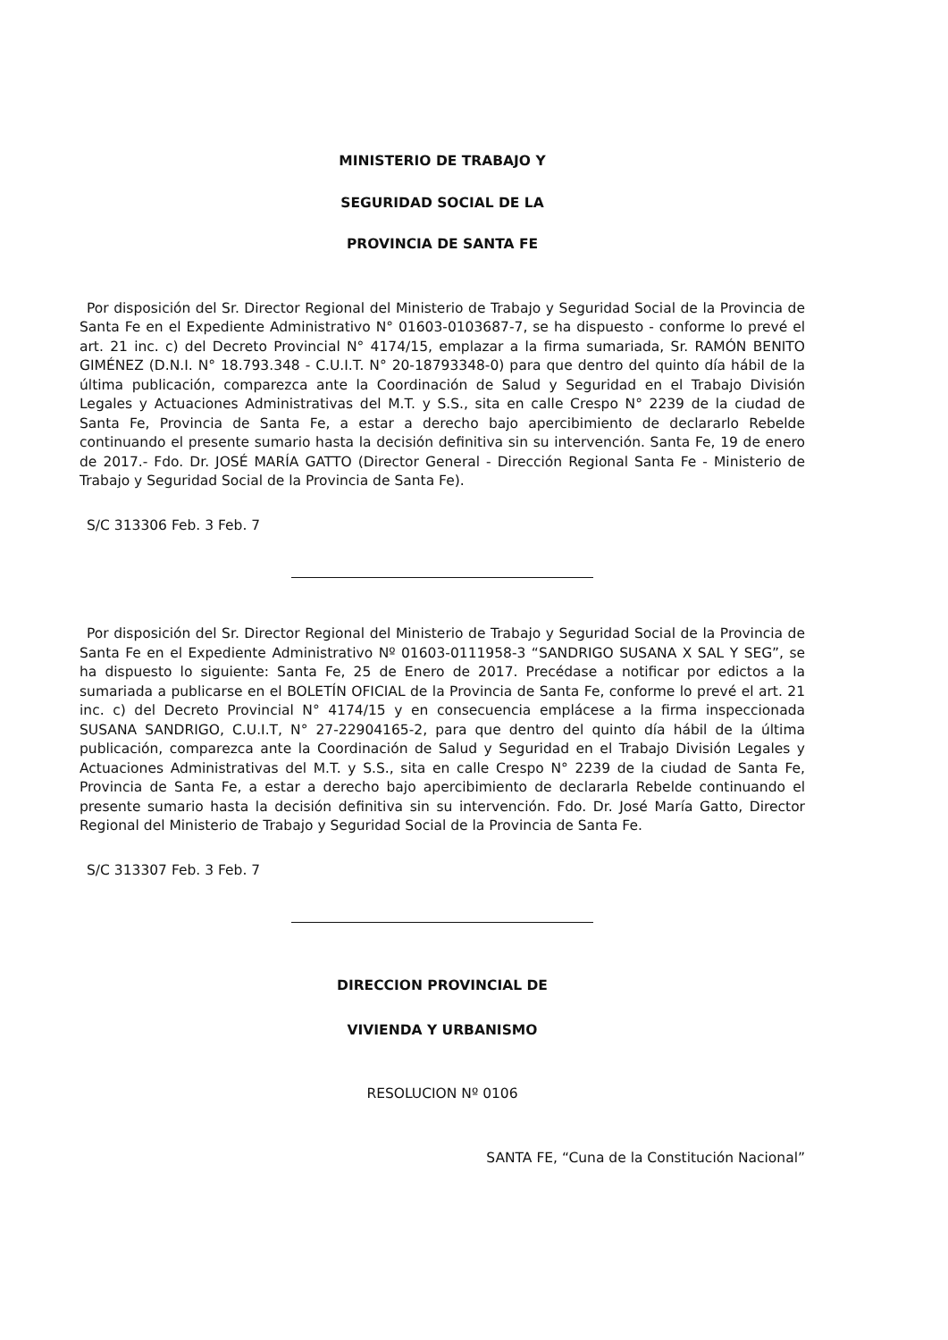MINISTERIO DE TRABAJO Y
SEGURIDAD SOCIAL DE LA
PROVINCIA DE SANTA FE
Por disposición del Sr. Director Regional del Ministerio de Trabajo y Seguridad Social de la Provincia de Santa Fe en el Expediente Administrativo N° 01603-0103687-7, se ha dispuesto - conforme lo prevé el art. 21 inc. c) del Decreto Provincial N° 4174/15, emplazar a la firma sumariada, Sr. RAMÓN BENITO GIMÉNEZ (D.N.I. N° 18.793.348 - C.U.I.T. N° 20-18793348-0) para que dentro del quinto día hábil de la última publicación, comparezca ante la Coordinación de Salud y Seguridad en el Trabajo División Legales y Actuaciones Administrativas del M.T. y S.S., sita en calle Crespo N° 2239 de la ciudad de Santa Fe, Provincia de Santa Fe, a estar a derecho bajo apercibimiento de declararlo Rebelde continuando el presente sumario hasta la decisión definitiva sin su intervención. Santa Fe, 19 de enero de 2017.- Fdo. Dr. JOSÉ MARÍA GATTO (Director General - Dirección Regional Santa Fe - Ministerio de Trabajo y Seguridad Social de la Provincia de Santa Fe).
S/C 313306 Feb. 3 Feb. 7
Por disposición del Sr. Director Regional del Ministerio de Trabajo y Seguridad Social de la Provincia de Santa Fe en el Expediente Administrativo Nº 01603-0111958-3 “SANDRIGO SUSANA X SAL Y SEG”, se ha dispuesto lo siguiente: Santa Fe, 25 de Enero de 2017. Precédase a notificar por edictos a la sumariada a publicarse en el BOLETÍN OFICIAL de la Provincia de Santa Fe, conforme lo prevé el art. 21 inc. c) del Decreto Provincial N° 4174/15 y en consecuencia emplácese a la firma inspeccionada SUSANA SANDRIGO, C.U.I.T, N° 27-22904165-2, para que dentro del quinto día hábil de la última publicación, comparezca ante la Coordinación de Salud y Seguridad en el Trabajo División Legales y Actuaciones Administrativas del M.T. y S.S., sita en calle Crespo N° 2239 de la ciudad de Santa Fe, Provincia de Santa Fe, a estar a derecho bajo apercibimiento de declararla Rebelde continuando el presente sumario hasta la decisión definitiva sin su intervención. Fdo. Dr. José María Gatto, Director Regional del Ministerio de Trabajo y Seguridad Social de la Provincia de Santa Fe.
S/C 313307 Feb. 3 Feb. 7
DIRECCION PROVINCIAL DE
VIVIENDA Y URBANISMO
RESOLUCION Nº 0106
SANTA FE, “Cuna de la Constitución Nacional”